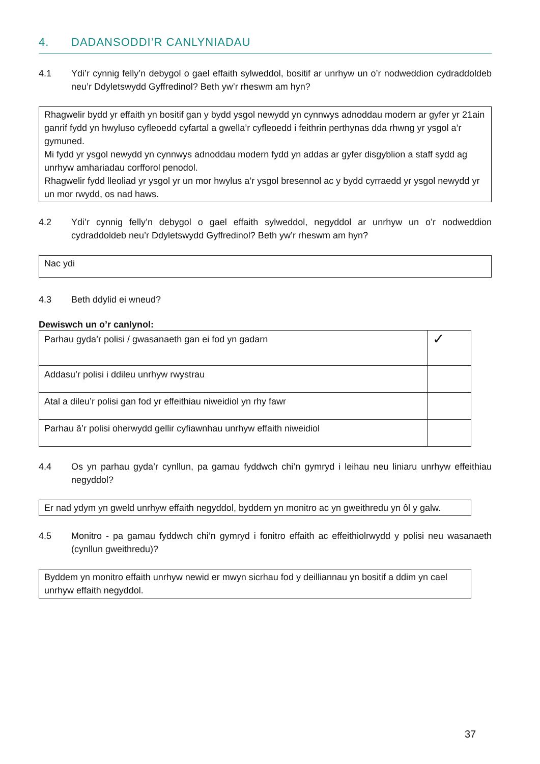4. DADANSODDI’R CANLYNIADAU
4.1 Ydi’r cynnig felly’n debygol o gael effaith sylweddol, bositif ar unrhyw un o’r nodweddion cydraddoldeb neu’r Ddyletswydd Gyffredinol? Beth yw’r rheswm am hyn?
Rhagwelir bydd yr effaith yn bositif gan y bydd ysgol newydd yn cynnwys adnoddau modern ar gyfer yr 21ain ganrif fydd yn hwyluso cyfleoedd cyfartal a gwella’r cyfleoedd i feithrin perthynas dda rhwng yr ysgol a’r gymuned.
Mi fydd yr ysgol newydd yn cynnwys adnoddau modern fydd yn addas ar gyfer disgyblion a staff sydd ag unrhyw amhariadau corfforol penodol.
Rhagwelir fydd lleoliad yr ysgol yr un mor hwylus a’r ysgol bresennol ac y bydd cyrraedd yr ysgol newydd yr un mor rwydd, os nad haws.
4.2 Ydi’r cynnig felly’n debygol o gael effaith sylweddol, negyddol ar unrhyw un o’r nodweddion cydraddoldeb neu’r Ddyletswydd Gyffredinol? Beth yw’r rheswm am hyn?
Nac ydi
4.3 Beth ddylid ei wneud?
Dewiswch un o’r canlynol:
| Parhau gyda’r polisi / gwasanaeth gan ei fod yn gadarn | ✓ |
| Addasu’r polisi i ddileu unrhyw rwystrau | |
| Atal a dileu’r polisi gan fod yr effeithiau niweidiol yn rhy fawr | |
| Parhau â’r polisi oherwydd gellir cyfiawnhau unrhyw effaith niweidiol | |
4.4 Os yn parhau gyda’r cynllun, pa gamau fyddwch chi’n gymryd i leihau neu liniaru unrhyw effeithiau negyddol?
Er nad ydym yn gweld unrhyw effaith negyddol, byddem yn monitro ac yn gweithredu yn ôl y galw.
4.5 Monitro - pa gamau fyddwch chi’n gymryd i fonitro effaith ac effeithiolrwydd y polisi neu wasanaeth (cynllun gweithredu)?
Byddem yn monitro effaith unrhyw newid er mwyn sicrhau fod y deilliannau yn bositif a ddim yn cael unrhyw effaith negyddol.
37